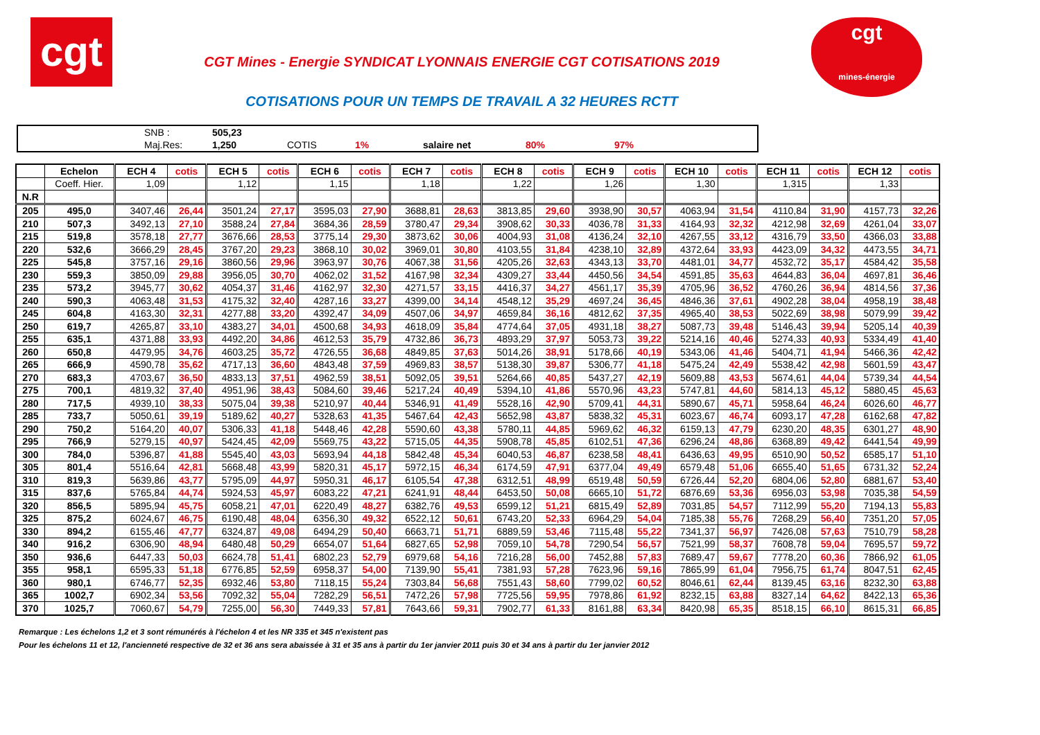cgt
CGT Mines - Energie SYNDICAT LYONNAIS ENERGIE CGT COTISATIONS 2019
COTISATIONS POUR UN TEMPS DE TRAVAIL A 32 HEURES RCTT
cgt
mines-énergie
| | SNB : | 505,23 | | | | | |
| | Maj.Res: | 1,250 | COTIS | 1% | salaire net | 80% | 97% |
| | Echelon | ECH 4 | cotis | ECH 5 | cotis | ECH 6 | cotis | ECH 7 | cotis | ECH 8 | cotis | ECH 9 | cotis | ECH 10 | cotis | ECH 11 | cotis | ECH 12 | cotis |
| --- | --- | --- | --- | --- | --- | --- | --- | --- | --- | --- | --- | --- | --- | --- | --- | --- | --- | --- | --- |
| | Coeff. Hier. | 1,09 | | 1,12 | | 1,15 | | 1,18 | | 1,22 | | 1,26 | | 1,30 | | 1,315 | | 1,33 | |
| N.R | | | | | | | | | | | | | | | | | | | |
| 205 | 495,0 | 3407,46 | 26,44 | 3501,24 | 27,17 | 3595,03 | 27,90 | 3688,81 | 28,63 | 3813,85 | 29,60 | 3938,90 | 30,57 | 4063,94 | 31,54 | 4110,84 | 31,90 | 4157,73 | 32,26 |
| 210 | 507,3 | 3492,13 | 27,10 | 3588,24 | 27,84 | 3684,36 | 28,59 | 3780,47 | 29,34 | 3908,62 | 30,33 | 4036,78 | 31,33 | 4164,93 | 32,32 | 4212,98 | 32,69 | 4261,04 | 33,07 |
| 215 | 519,8 | 3578,18 | 27,77 | 3676,66 | 28,53 | 3775,14 | 29,30 | 3873,62 | 30,06 | 4004,93 | 31,08 | 4136,24 | 32,10 | 4267,55 | 33,12 | 4316,79 | 33,50 | 4366,03 | 33,88 |
| 220 | 532,6 | 3666,29 | 28,45 | 3767,20 | 29,23 | 3868,10 | 30,02 | 3969,01 | 30,80 | 4103,55 | 31,84 | 4238,10 | 32,89 | 4372,64 | 33,93 | 4423,09 | 34,32 | 4473,55 | 34,71 |
| 225 | 545,8 | 3757,16 | 29,16 | 3860,56 | 29,96 | 3963,97 | 30,76 | 4067,38 | 31,56 | 4205,26 | 32,63 | 4343,13 | 33,70 | 4481,01 | 34,77 | 4532,72 | 35,17 | 4584,42 | 35,58 |
| 230 | 559,3 | 3850,09 | 29,88 | 3956,05 | 30,70 | 4062,02 | 31,52 | 4167,98 | 32,34 | 4309,27 | 33,44 | 4450,56 | 34,54 | 4591,85 | 35,63 | 4644,83 | 36,04 | 4697,81 | 36,46 |
| 235 | 573,2 | 3945,77 | 30,62 | 4054,37 | 31,46 | 4162,97 | 32,30 | 4271,57 | 33,15 | 4416,37 | 34,27 | 4561,17 | 35,39 | 4705,96 | 36,52 | 4760,26 | 36,94 | 4814,56 | 37,36 |
| 240 | 590,3 | 4063,48 | 31,53 | 4175,32 | 32,40 | 4287,16 | 33,27 | 4399,00 | 34,14 | 4548,12 | 35,29 | 4697,24 | 36,45 | 4846,36 | 37,61 | 4902,28 | 38,04 | 4958,19 | 38,48 |
| 245 | 604,8 | 4163,30 | 32,31 | 4277,88 | 33,20 | 4392,47 | 34,09 | 4507,06 | 34,97 | 4659,84 | 36,16 | 4812,62 | 37,35 | 4965,40 | 38,53 | 5022,69 | 38,98 | 5079,99 | 39,42 |
| 250 | 619,7 | 4265,87 | 33,10 | 4383,27 | 34,01 | 4500,68 | 34,93 | 4618,09 | 35,84 | 4774,64 | 37,05 | 4931,18 | 38,27 | 5087,73 | 39,48 | 5146,43 | 39,94 | 5205,14 | 40,39 |
| 255 | 635,1 | 4371,88 | 33,93 | 4492,20 | 34,86 | 4612,53 | 35,79 | 4732,86 | 36,73 | 4893,29 | 37,97 | 5053,73 | 39,22 | 5214,16 | 40,46 | 5274,33 | 40,93 | 5334,49 | 41,40 |
| 260 | 650,8 | 4479,95 | 34,76 | 4603,25 | 35,72 | 4726,55 | 36,68 | 4849,85 | 37,63 | 5014,26 | 38,91 | 5178,66 | 40,19 | 5343,06 | 41,46 | 5404,71 | 41,94 | 5466,36 | 42,42 |
| 265 | 666,9 | 4590,78 | 35,62 | 4717,13 | 36,60 | 4843,48 | 37,59 | 4969,83 | 38,57 | 5138,30 | 39,87 | 5306,77 | 41,18 | 5475,24 | 42,49 | 5538,42 | 42,98 | 5601,59 | 43,47 |
| 270 | 683,3 | 4703,67 | 36,50 | 4833,13 | 37,51 | 4962,59 | 38,51 | 5092,05 | 39,51 | 5264,66 | 40,85 | 5437,27 | 42,19 | 5609,88 | 43,53 | 5674,61 | 44,04 | 5739,34 | 44,54 |
| 275 | 700,1 | 4819,32 | 37,40 | 4951,96 | 38,43 | 5084,60 | 39,46 | 5217,24 | 40,49 | 5394,10 | 41,86 | 5570,96 | 43,23 | 5747,81 | 44,60 | 5814,13 | 45,12 | 5880,45 | 45,63 |
| 280 | 717,5 | 4939,10 | 38,33 | 5075,04 | 39,38 | 5210,97 | 40,44 | 5346,91 | 41,49 | 5528,16 | 42,90 | 5709,41 | 44,31 | 5890,67 | 45,71 | 5958,64 | 46,24 | 6026,60 | 46,77 |
| 285 | 733,7 | 5050,61 | 39,19 | 5189,62 | 40,27 | 5328,63 | 41,35 | 5467,64 | 42,43 | 5652,98 | 43,87 | 5838,32 | 45,31 | 6023,67 | 46,74 | 6093,17 | 47,28 | 6162,68 | 47,82 |
| 290 | 750,2 | 5164,20 | 40,07 | 5306,33 | 41,18 | 5448,46 | 42,28 | 5590,60 | 43,38 | 5780,11 | 44,85 | 5969,62 | 46,32 | 6159,13 | 47,79 | 6230,20 | 48,35 | 6301,27 | 48,90 |
| 295 | 766,9 | 5279,15 | 40,97 | 5424,45 | 42,09 | 5569,75 | 43,22 | 5715,05 | 44,35 | 5908,78 | 45,85 | 6102,51 | 47,36 | 6296,24 | 48,86 | 6368,89 | 49,42 | 6441,54 | 49,99 |
| 300 | 784,0 | 5396,87 | 41,88 | 5545,40 | 43,03 | 5693,94 | 44,18 | 5842,48 | 45,34 | 6040,53 | 46,87 | 6238,58 | 48,41 | 6436,63 | 49,95 | 6510,90 | 50,52 | 6585,17 | 51,10 |
| 305 | 801,4 | 5516,64 | 42,81 | 5668,48 | 43,99 | 5820,31 | 45,17 | 5972,15 | 46,34 | 6174,59 | 47,91 | 6377,04 | 49,49 | 6579,48 | 51,06 | 6655,40 | 51,65 | 6731,32 | 52,24 |
| 310 | 819,3 | 5639,86 | 43,77 | 5795,09 | 44,97 | 5950,31 | 46,17 | 6105,54 | 47,38 | 6312,51 | 48,99 | 6519,48 | 50,59 | 6726,44 | 52,20 | 6804,06 | 52,80 | 6881,67 | 53,40 |
| 315 | 837,6 | 5765,84 | 44,74 | 5924,53 | 45,97 | 6083,22 | 47,21 | 6241,91 | 48,44 | 6453,50 | 50,08 | 6665,10 | 51,72 | 6876,69 | 53,36 | 6956,03 | 53,98 | 7035,38 | 54,59 |
| 320 | 856,5 | 5895,94 | 45,75 | 6058,21 | 47,01 | 6220,49 | 48,27 | 6382,76 | 49,53 | 6599,12 | 51,21 | 6815,49 | 52,89 | 7031,85 | 54,57 | 7112,99 | 55,20 | 7194,13 | 55,83 |
| 325 | 875,2 | 6024,67 | 46,75 | 6190,48 | 48,04 | 6356,30 | 49,32 | 6522,12 | 50,61 | 6743,20 | 52,33 | 6964,29 | 54,04 | 7185,38 | 55,76 | 7268,29 | 56,40 | 7351,20 | 57,05 |
| 330 | 894,2 | 6155,46 | 47,77 | 6324,87 | 49,08 | 6494,29 | 50,40 | 6663,71 | 51,71 | 6889,59 | 53,46 | 7115,48 | 55,22 | 7341,37 | 56,97 | 7426,08 | 57,63 | 7510,79 | 58,28 |
| 340 | 916,2 | 6306,90 | 48,94 | 6480,48 | 50,29 | 6654,07 | 51,64 | 6827,65 | 52,98 | 7059,10 | 54,78 | 7290,54 | 56,57 | 7521,99 | 58,37 | 7608,78 | 59,04 | 7695,57 | 59,72 |
| 350 | 936,6 | 6447,33 | 50,03 | 6624,78 | 51,41 | 6802,23 | 52,79 | 6979,68 | 54,16 | 7216,28 | 56,00 | 7452,88 | 57,83 | 7689,47 | 59,67 | 7778,20 | 60,36 | 7866,92 | 61,05 |
| 355 | 958,1 | 6595,33 | 51,18 | 6776,85 | 52,59 | 6958,37 | 54,00 | 7139,90 | 55,41 | 7381,93 | 57,28 | 7623,96 | 59,16 | 7865,99 | 61,04 | 7956,75 | 61,74 | 8047,51 | 62,45 |
| 360 | 980,1 | 6746,77 | 52,35 | 6932,46 | 53,80 | 7118,15 | 55,24 | 7303,84 | 56,68 | 7551,43 | 58,60 | 7799,02 | 60,52 | 8046,61 | 62,44 | 8139,45 | 63,16 | 8232,30 | 63,88 |
| 365 | 1002,7 | 6902,34 | 53,56 | 7092,32 | 55,04 | 7282,29 | 56,51 | 7472,26 | 57,98 | 7725,56 | 59,95 | 7978,86 | 61,92 | 8232,15 | 63,88 | 8327,14 | 64,62 | 8422,13 | 65,36 |
| 370 | 1025,7 | 7060,67 | 54,79 | 7255,00 | 56,30 | 7449,33 | 57,81 | 7643,66 | 59,31 | 7902,77 | 61,33 | 8161,88 | 63,34 | 8420,98 | 65,35 | 8518,15 | 66,10 | 8615,31 | 66,85 |
Remarque : Les échelons 1,2 et 3 sont rémunérés à l'échelon 4 et les NR 335 et 345 n'existent pas
Pour les échelons 11 et 12, l'ancienneté respective de 32 et 36 ans sera abaissée à 31 et 35 ans à partir du 1er janvier 2011 puis 30 et 34 ans à partir du 1er janvier 2012